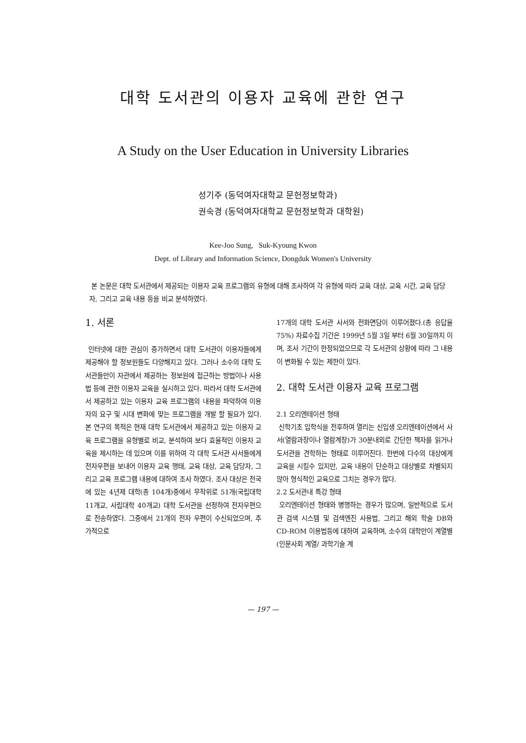대학 도서관의 이용자 교육에 관한 연구
A Study on the User Education in University Libraries
성기주 (동덕여자대학교 문헌정보학과)
권숙경 (동덕여자대학교 문헌정보학과 대학원)
Kee-Joo Sung, Suk-Kyoung Kwon
Dept. of Library and Information Science, Dongduk Women's University
본 논문은 대학 도서관에서 제공되는 이용자 교육 프로그램의 유형에 대해 조사하여 각 유형에 따라 교육 대상, 교육 시간, 교육 담당자, 그리고 교육 내용 등을 비교 분석하였다.
1. 서론
인터넷에 대한 관심이 증가하면서 대학 도서관이 이용자들에게 제공해야 할 정보원들도 다양해지고 있다. 그러나 소수의 대학 도서관들만이 자관에서 제공하는 정보원에 접근하는 방법이나 사용법 등에 관한 이용자 교육을 실시하고 있다. 따라서 대학 도서관에서 제공하고 있는 이용자 교육 프로그램의 내용을 파악하여 이용자의 요구 및 시대 변화에 맞는 프로그램을 개발 할 필요가 있다. 본 연구의 목적은 현재 대학 도서관에서 제공하고 있는 이용자 교육 프로그램을 유형별로 비교, 분석하여 보다 효율적인 이용자 교육을 제시하는 데 있으며 이를 위하여 각 대학 도서관 사서들에게 전자우편을 보내어 이용자 교육 행태, 교육 대상, 교육 담당자, 그리고 교육 프로그램 내용에 대하여 조사 하였다. 조사 대상은 전국에 있는 4년제 대학(총 104개)중에서 무작위로 51개(국립대학 11개교, 사립대학 40개교) 대학 도서관을 선정하여 전자우편으로 전송하였다. 그중에서 21개의 전자 우편이 수신되었으며, 추가적으로
17개의 대학 도서관 사서와 전화면담이 이루어졌다.(총 응답율 75%) 자료수집 기간은 1999년 5월 3일 부터 6월 30일까지 이며, 조사 기간이 한정되었으므로 각 도서관의 상황에 따라 그 내용이 변화될 수 있는 제한이 있다.
2. 대학 도서관 이용자 교육 프로그램
2.1 오리엔테이션 형태
신학기초 입학식을 전후하여 열리는 신입생 오리엔테이션에서 사서(열람과장이나 열람계장)가 30분내외로 간단한 책자를 읽거나 도서관을 견학하는 형태로 이루어진다. 한번에 다수의 대상에게 교육을 시킬수 있지만, 교육 내용이 단순하고 대상별로 차별되지 않아 형식적인 교육으로 그치는 경우가 많다.
2.2 도서관내 특강 형태
오리엔테이션 형태와 병행하는 경우가 많으며, 일반적으로 도서관 검색 시스템 및 검색엔진 사용법, 그리고 해외 학술 DB와 CD-ROM 이용법등에 대하여 교육하며, 소수의 대학만이 계열별(인문사회 계열/ 과학기술 계
— 197 —